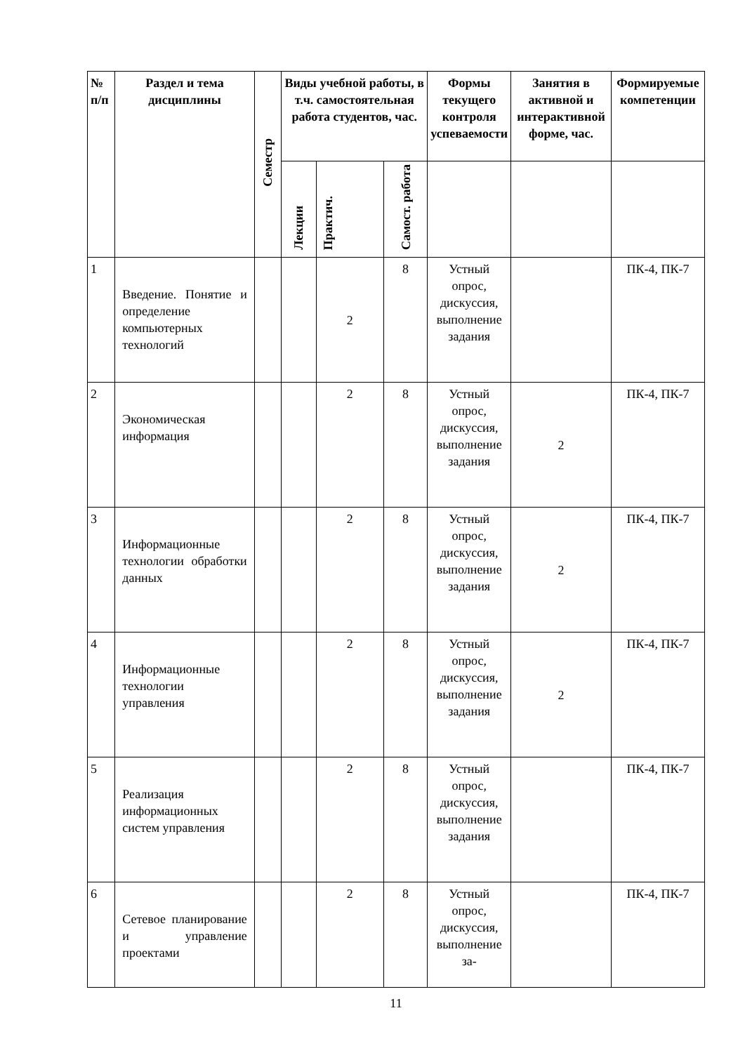| № п/п | Раздел и тема дисциплины | Семестр | Виды учебной работы, в т.ч. самостоятельная работа студентов, час. | | | Формы текущего контроля успеваемости | Занятия в активной и интерактивной форме, час. | Формируемые компетенции |
| --- | --- | --- | --- | --- | --- | --- | --- | --- |
| | | | Лекции | Практич. | Самост. работа | | | |
| 1 | Введение. Понятие и определение компьютерных технологий | | | 2 | 8 | Устный опрос, дискуссия, выполнение задания | | ПК-4, ПК-7 |
| 2 | Экономическая информация | | | 2 | 8 | Устный опрос, дискуссия, выполнение задания | 2 | ПК-4, ПК-7 |
| 3 | Информационные технологии обработки данных | | | 2 | 8 | Устный опрос, дискуссия, выполнение задания | 2 | ПК-4, ПК-7 |
| 4 | Информационные технологии управления | | | 2 | 8 | Устный опрос, дискуссия, выполнение задания | 2 | ПК-4, ПК-7 |
| 5 | Реализация информационных систем управления | | | 2 | 8 | Устный опрос, дискуссия, выполнение задания | | ПК-4, ПК-7 |
| 6 | Сетевое планирование и управление проектами | | | 2 | 8 | Устный опрос, дискуссия, выполнение за- | | ПК-4, ПК-7 |
11